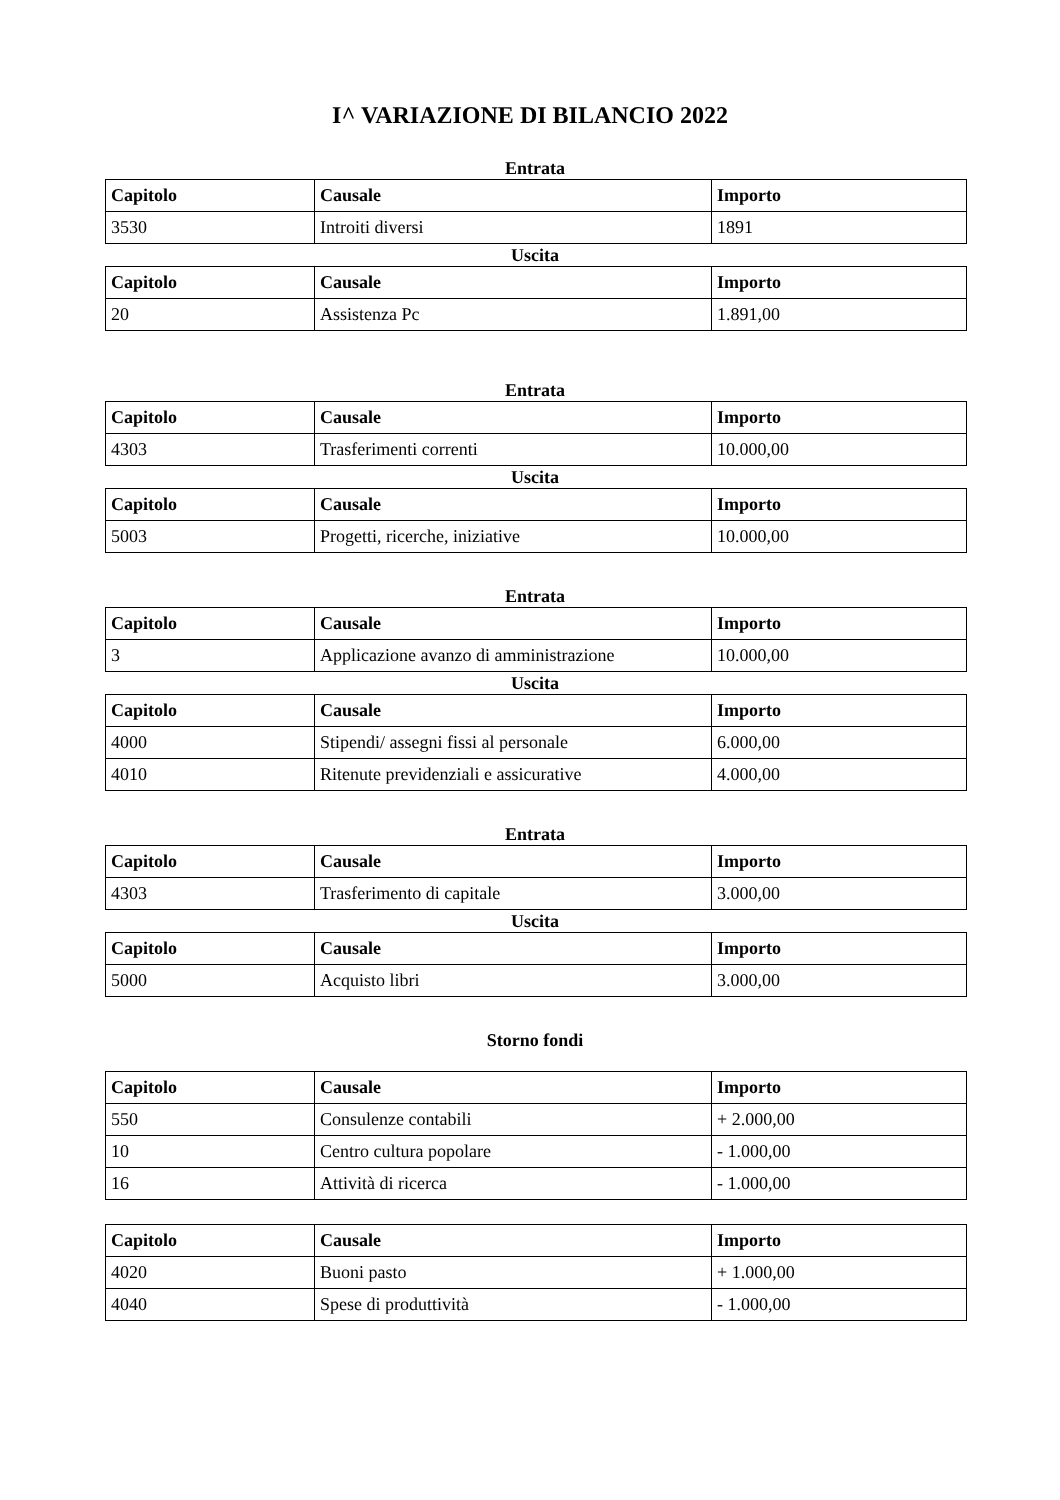I^ VARIAZIONE DI BILANCIO 2022
Entrata
| Capitolo | Causale | Importo |
| --- | --- | --- |
| 3530 | Introiti diversi | 1891 |
Uscita
| Capitolo | Causale | Importo |
| --- | --- | --- |
| 20 | Assistenza Pc | 1.891,00 |
Entrata
| Capitolo | Causale | Importo |
| --- | --- | --- |
| 4303 | Trasferimenti correnti | 10.000,00 |
Uscita
| Capitolo | Causale | Importo |
| --- | --- | --- |
| 5003 | Progetti, ricerche, iniziative | 10.000,00 |
Entrata
| Capitolo | Causale | Importo |
| --- | --- | --- |
| 3 | Applicazione avanzo di amministrazione | 10.000,00 |
Uscita
| Capitolo | Causale | Importo |
| --- | --- | --- |
| 4000 | Stipendi/ assegni fissi al personale | 6.000,00 |
| 4010 | Ritenute previdenziali e assicurative | 4.000,00 |
Entrata
| Capitolo | Causale | Importo |
| --- | --- | --- |
| 4303 | Trasferimento di capitale | 3.000,00 |
Uscita
| Capitolo | Causale | Importo |
| --- | --- | --- |
| 5000 | Acquisto libri | 3.000,00 |
Storno fondi
| Capitolo | Causale | Importo |
| --- | --- | --- |
| 550 | Consulenze contabili | + 2.000,00 |
| 10 | Centro cultura popolare | - 1.000,00 |
| 16 | Attività di ricerca | - 1.000,00 |
| Capitolo | Causale | Importo |
| --- | --- | --- |
| 4020 | Buoni pasto | + 1.000,00 |
| 4040 | Spese di produttività | - 1.000,00 |